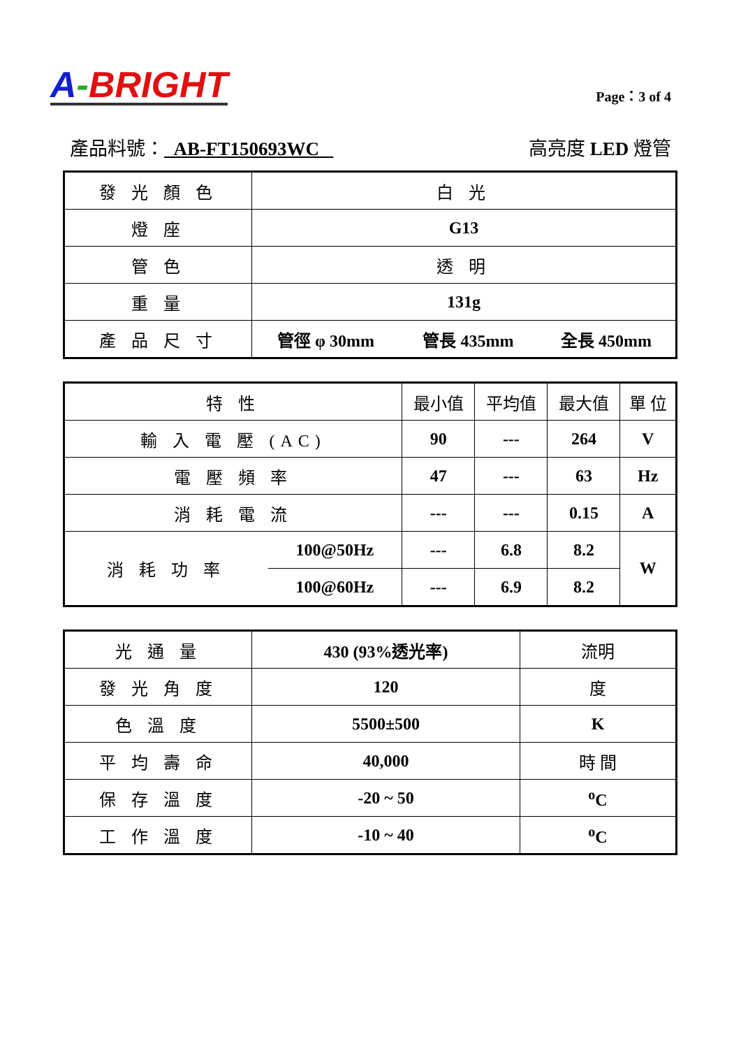A-BRIGHT
Page：3 of 4
產品料號： AB-FT150693WC 高亮度 LED 燈管
| 發 光 顏 色 | 白 光 | | |
| 燈 座 | G13 | | |
| 管 色 | 透 明 | | |
| 重 量 | 131g | | |
| 產 品 尺 寸 | 管徑 φ 30mm | 管長 435mm | 全長 450mm |
| 特 性 | | 最小值 | 平均值 | 最大值 | 單 位 |
| 輸 入 電 壓 (AC) | | 90 | --- | 264 | V |
| 電 壓 頻 率 | | 47 | --- | 63 | Hz |
| 消 耗 電 流 | | --- | --- | 0.15 | A |
| 消 耗 功 率 | 100@50Hz | --- | 6.8 | 8.2 | W |
| | 100@60Hz | --- | 6.9 | 8.2 | |
| 光 通 量 | 430 (93%透光率) | 流明 |
| 發 光 角 度 | 120 | 度 |
| 色 溫 度 | 5500±500 | K |
| 平 均 壽 命 | 40,000 | 時 間 |
| 保 存 溫 度 | -20 ~ 50 | <sup>o</sup> C |
| 工 作 溫 度 | -10 ~ 40 | <sup>o</sup> C |